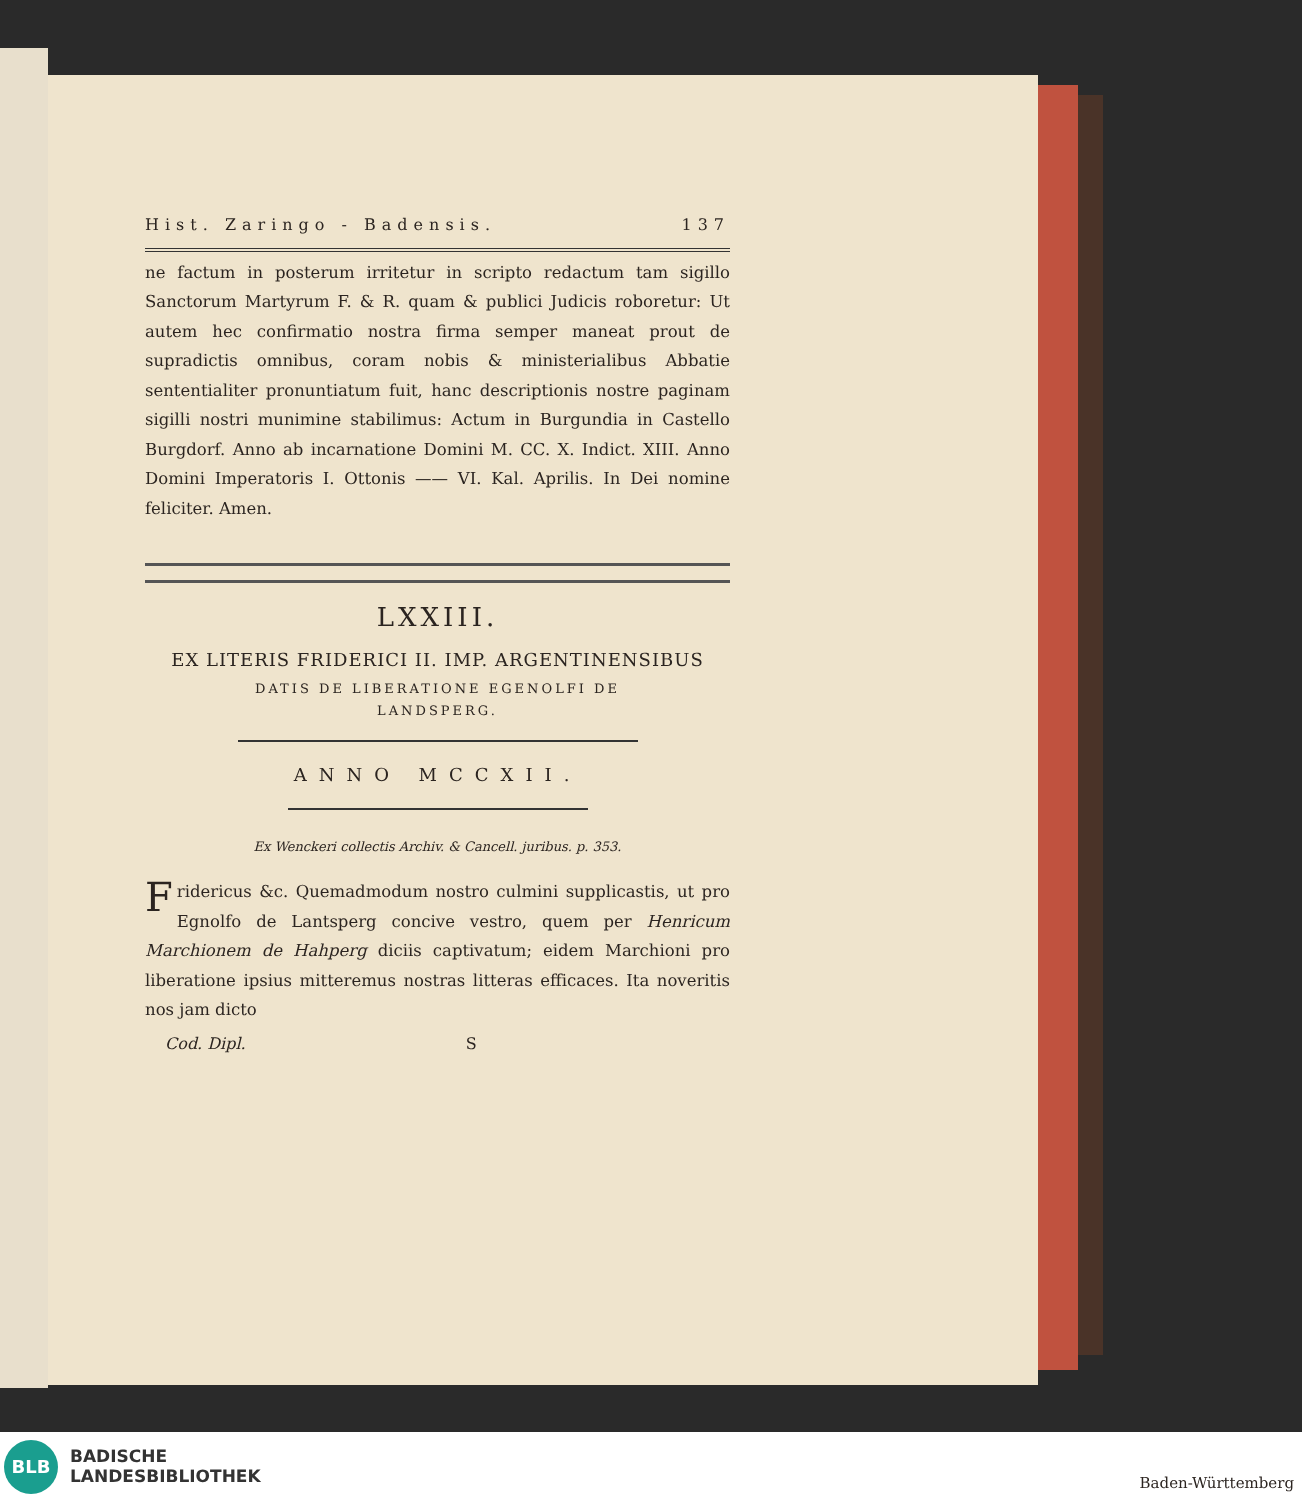Hist. Zaringo - Badensis. 137
ne factum in posterum irritetur in scripto redactum tam sigillo Sanctorum Martyrum F. & R. quam & publici Judicis roboretur: Ut autem hec confirmatio nostra firma semper maneat prout de supradictis omnibus, coram nobis & ministerialibus Abbatie sententialiter pronuntiatum fuit, hanc descriptionis nostre paginam sigilli nostri munimine stabilimus: Actum in Burgundia in Castello Burgdorf. Anno ab incarnatione Domini M. CC. X. Indict. XIII. Anno Domini Imperatoris I. Ottonis —— VI. Kal. Aprilis. In Dei nomine feliciter. Amen.
LXXIII.
EX LITERIS FRIDERICI II. IMP. ARGENTINENSIBUS
DATIS DE LIBERATIONE EGENOLFI DE
LANDSPERG.
ANNO MCCXII.
Ex Wenckeri collectis Archiv. & Cancell. juribus. p. 353.
Fridericus &c. Quemadmodum nostro culmini supplicastis, ut pro Egnolfo de Lantsperg concive vestro, quem per Henricum Marchionem de Hahperg diciis captivatum; eidem Marchioni pro liberatione ipsius mitteremus nostras litteras efficaces. Ita noveritis nos jam dicto
Cod. Dipl. S
BLB
BADISCHE
LANDESBIBLIOTHEK
Baden-Württemberg